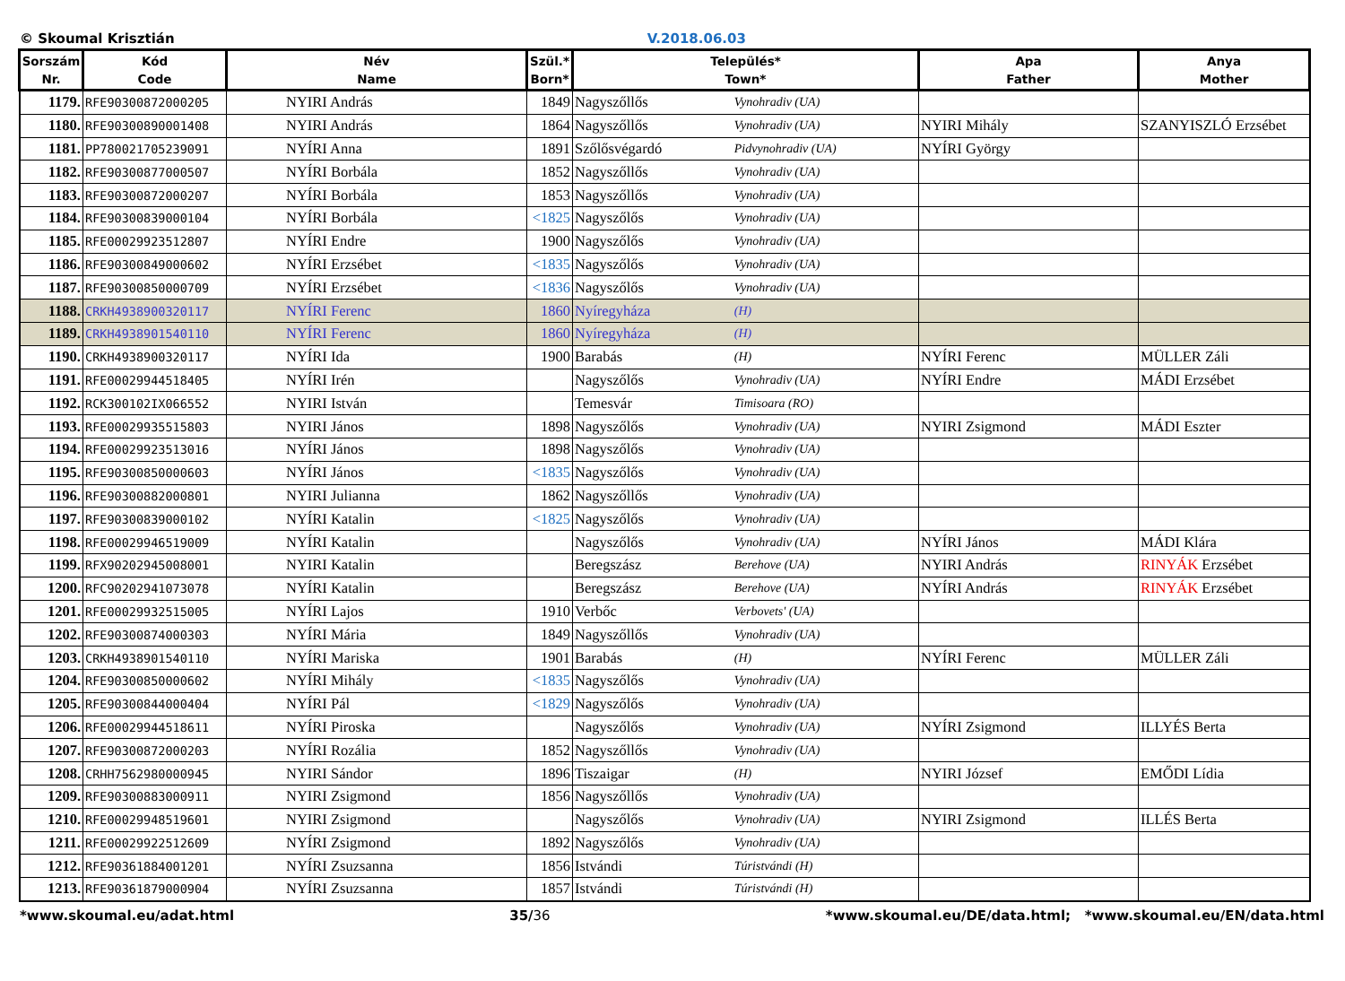© Skoumal Krisztián V.2018.06.03
| Sorszám Nr. | Kód Code | Név Name | Szül.* Born* | Település* Town* | | Apa Father | Anya Mother |
| --- | --- | --- | --- | --- | --- | --- | --- |
| 1179. | RFE90300872000205 | NYIRI András | 1849 | Nagyszőllős | Vynohradiv (UA) | | |
| 1180. | RFE90300890001408 | NYIRI András | 1864 | Nagyszőllős | Vynohradiv (UA) | NYIRI Mihály | SZANYISZLÓ Erzsébet |
| 1181. | PP780021705239091 | NYÍRI Anna | 1891 | Szőlősvégardó | Pidvynohradiv (UA) | NYÍRI György | |
| 1182. | RFE90300877000507 | NYÍRI Borbála | 1852 | Nagyszőllős | Vynohradiv (UA) | | |
| 1183. | RFE90300872000207 | NYÍRI Borbála | 1853 | Nagyszőllős | Vynohradiv (UA) | | |
| 1184. | RFE90300839000104 | NYÍRI Borbála | <1825 | Nagyszőlős | Vynohradiv (UA) | | |
| 1185. | RFE00029923512807 | NYÍRI Endre | 1900 | Nagyszőlős | Vynohradiv (UA) | | |
| 1186. | RFE90300849000602 | NYÍRI Erzsébet | <1835 | Nagyszőlős | Vynohradiv (UA) | | |
| 1187. | RFE90300850000709 | NYÍRI Erzsébet | <1836 | Nagyszőlős | Vynohradiv (UA) | | |
| 1188. | CRKH4938900320117 | NYÍRI Ferenc | 1860 | Nyíregyháza | (H) | | |
| 1189. | CRKH4938901540110 | NYÍRI Ferenc | 1860 | Nyíregyháza | (H) | | |
| 1190. | CRKH4938900320117 | NYÍRI Ida | 1900 | Barabás | (H) | NYÍRI Ferenc | MÜLLER Záli |
| 1191. | RFE00029944518405 | NYÍRI Irén | | Nagyszőlős | Vynohradiv (UA) | NYÍRI Endre | MÁDI Erzsébet |
| 1192. | RCK300102IX066552 | NYIRI István | | Temesvár | Timisoara (RO) | | |
| 1193. | RFE00029935515803 | NYIRI János | 1898 | Nagyszőlős | Vynohradiv (UA) | NYIRI Zsigmond | MÁDI Eszter |
| 1194. | RFE00029923513016 | NYÍRI János | 1898 | Nagyszőlős | Vynohradiv (UA) | | |
| 1195. | RFE90300850000603 | NYÍRI János | <1835 | Nagyszőlős | Vynohradiv (UA) | | |
| 1196. | RFE90300882000801 | NYIRI Julianna | 1862 | Nagyszőllős | Vynohradiv (UA) | | |
| 1197. | RFE90300839000102 | NYÍRI Katalin | <1825 | Nagyszőlős | Vynohradiv (UA) | | |
| 1198. | RFE00029946519009 | NYÍRI Katalin | | Nagyszőlős | Vynohradiv (UA) | NYÍRI János | MÁDI Klára |
| 1199. | RFX90202945008001 | NYIRI Katalin | | Beregszász | Berehove (UA) | NYIRI András | RINYÁK Erzsébet |
| 1200. | RFC90202941073078 | NYÍRI Katalin | | Beregszász | Berehove (UA) | NYÍRI András | RINYÁK Erzsébet |
| 1201. | RFE00029932515005 | NYÍRI Lajos | 1910 | Verbőc | Verbovets' (UA) | | |
| 1202. | RFE90300874000303 | NYÍRI Mária | 1849 | Nagyszőllős | Vynohradiv (UA) | | |
| 1203. | CRKH4938901540110 | NYÍRI Mariska | 1901 | Barabás | (H) | NYÍRI Ferenc | MÜLLER Záli |
| 1204. | RFE90300850000602 | NYÍRI Mihály | <1835 | Nagyszőlős | Vynohradiv (UA) | | |
| 1205. | RFE90300844000404 | NYÍRI Pál | <1829 | Nagyszőlős | Vynohradiv (UA) | | |
| 1206. | RFE00029944518611 | NYÍRI Piroska | | Nagyszőlős | Vynohradiv (UA) | NYÍRI Zsigmond | ILLYÉS Berta |
| 1207. | RFE90300872000203 | NYÍRI Rozália | 1852 | Nagyszőllős | Vynohradiv (UA) | | |
| 1208. | CRHH7562980000945 | NYIRI Sándor | 1896 | Tiszaigar | (H) | NYIRI József | EMŐDI Lídia |
| 1209. | RFE90300883000911 | NYIRI Zsigmond | 1856 | Nagyszőllős | Vynohradiv (UA) | | |
| 1210. | RFE00029948519601 | NYIRI Zsigmond | | Nagyszőlős | Vynohradiv (UA) | NYIRI Zsigmond | ILLÉS Berta |
| 1211. | RFE00029922512609 | NYÍRI Zsigmond | 1892 | Nagyszőlős | Vynohradiv (UA) | | |
| 1212. | RFE90361884001201 | NYÍRI Zsuzsanna | 1856 | Istvándi | Túristvándi (H) | | |
| 1213. | RFE90361879000904 | NYÍRI Zsuzsanna | 1857 | Istvándi | Túristvándi (H) | | |
*www.skoumal.eu/adat.html 35/36 *www.skoumal.eu/DE/data.html; *www.skoumal.eu/EN/data.html